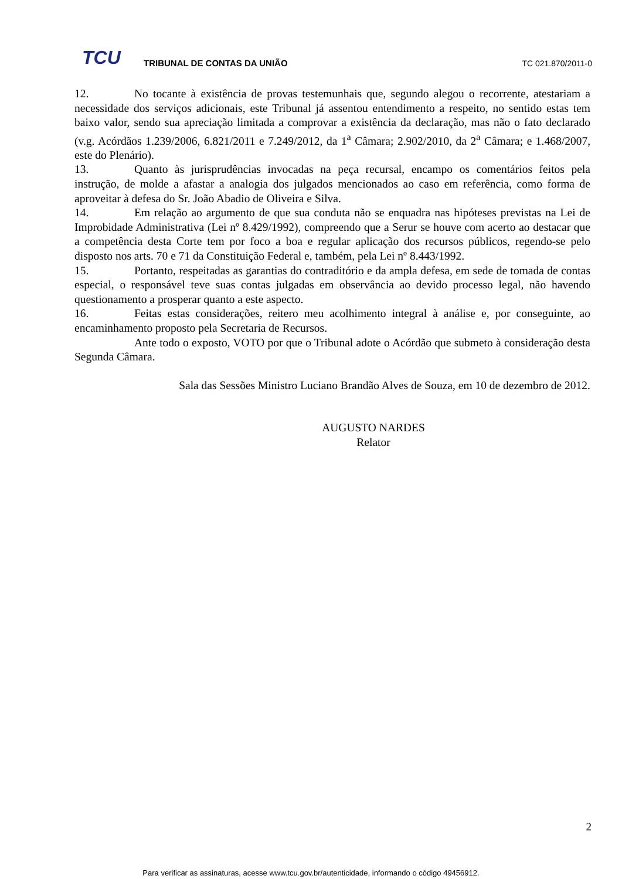TCU
TRIBUNAL DE CONTAS DA UNIÃO TC 021.870/2011-0
12. No tocante à existência de provas testemunhais que, segundo alegou o recorrente, atestariam a necessidade dos serviços adicionais, este Tribunal já assentou entendimento a respeito, no sentido estas tem baixo valor, sendo sua apreciação limitada a comprovar a existência da declaração, mas não o fato declarado (v.g. Acórdãos 1.239/2006, 6.821/2011 e 7.249/2012, da 1<sup>a</sup> Câmara; 2.902/2010, da 2<sup>a</sup> Câmara; e 1.468/2007, este do Plenário).
13. Quanto às jurisprudências invocadas na peça recursal, encampo os comentários feitos pela instrução, de molde a afastar a analogia dos julgados mencionados ao caso em referência, como forma de aproveitar à defesa do Sr. João Abadio de Oliveira e Silva.
14. Em relação ao argumento de que sua conduta não se enquadra nas hipóteses previstas na Lei de Improbidade Administrativa (Lei nº 8.429/1992), compreendo que a Serur se houve com acerto ao destacar que a competência desta Corte tem por foco a boa e regular aplicação dos recursos públicos, regendo-se pelo disposto nos arts. 70 e 71 da Constituição Federal e, também, pela Lei nº 8.443/1992.
15. Portanto, respeitadas as garantias do contraditório e da ampla defesa, em sede de tomada de contas especial, o responsável teve suas contas julgadas em observância ao devido processo legal, não havendo questionamento a prosperar quanto a este aspecto.
16. Feitas estas considerações, reitero meu acolhimento integral à análise e, por conseguinte, ao encaminhamento proposto pela Secretaria de Recursos.
Ante todo o exposto, VOTO por que o Tribunal adote o Acórdão que submeto à consideração desta Segunda Câmara.
Sala das Sessões Ministro Luciano Brandão Alves de Souza, em 10 de dezembro de 2012.
AUGUSTO NARDES
Relator
2
Para verificar as assinaturas, acesse www.tcu.gov.br/autenticidade, informando o código 49456912.